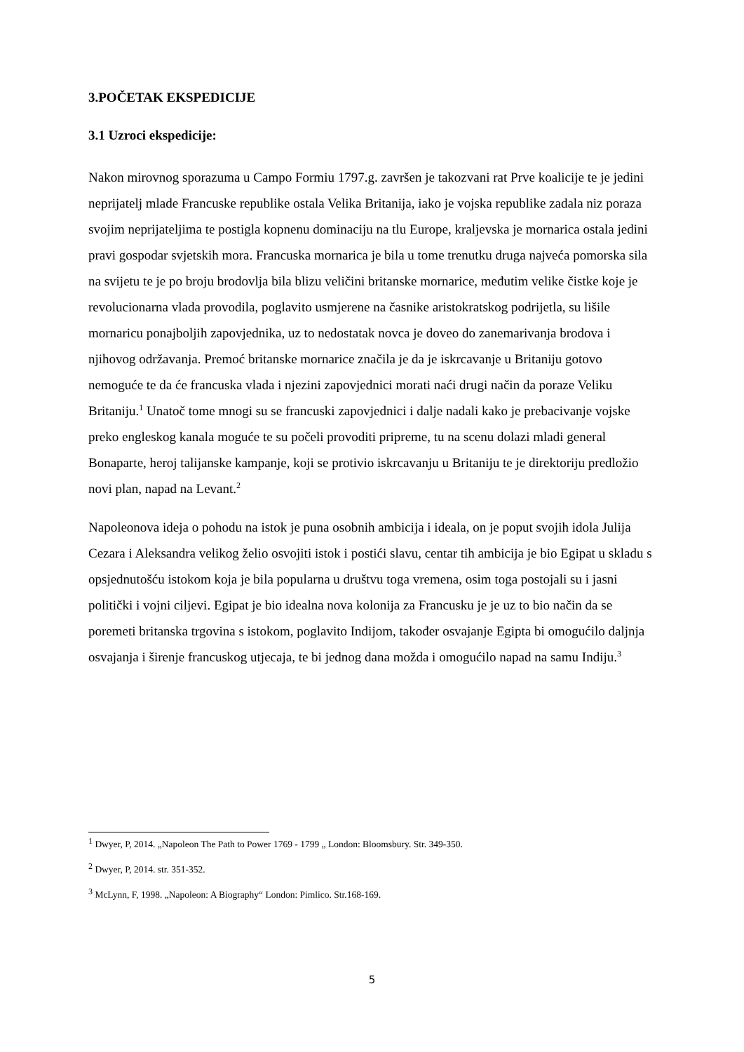3.POČETAK EKSPEDICIJE
3.1 Uzroci ekspedicije:
Nakon mirovnog sporazuma u Campo Formiu 1797.g. završen je takozvani rat Prve koalicije te je jedini neprijatelj mlade Francuske republike ostala Velika Britanija, iako je vojska republike zadala niz poraza svojim neprijateljima te postigla kopnenu dominaciju na tlu Europe, kraljevska je mornarica ostala jedini pravi gospodar svjetskih mora. Francuska mornarica je bila u tome trenutku druga najveća pomorska sila na svijetu te je po broju brodovlja bila blizu veličini britanske mornarice, međutim velike čistke koje je revolucionarna vlada provodila, poglavito usmjerene na časnike aristokratskog podrijetla, su lišile mornaricu ponajboljih zapovjednika, uz to nedostatak novca je doveo do zanemarivanja brodova i njihovog održavanja. Premoć britanske mornarice značila je da je iskrcavanje u Britaniju gotovo nemoguće te da će francuska vlada i njezini zapovjednici morati naći drugi način da poraze Veliku Britaniju.<sup>1</sup> Unatoč tome mnogi su se francuski zapovjednici i dalje nadali kako je prebacivanje vojske preko engleskog kanala moguće te su počeli provoditi pripreme, tu na scenu dolazi mladi general Bonaparte, heroj talijanske kampanje, koji se protivio iskrcavanju u Britaniju te je direktoriju predložio novi plan, napad na Levant.<sup>2</sup>
Napoleonova ideja o pohodu na istok je puna osobnih ambicija i ideala, on je poput svojih idola Julija Cezara i Aleksandra velikog želio osvojiti istok i postići slavu, centar tih ambicija je bio Egipat u skladu s opsjednutošću istokom koja je bila popularna u društvu toga vremena, osim toga postojali su i jasni politički i vojni ciljevi. Egipat je bio idealna nova kolonija za Francusku je je uz to bio način da se poremeti britanska trgovina s istokom, poglavito Indijom, također osvajanje Egipta bi omogućilo daljnja osvajanja i širenje francuskog utjecaja, te bi jednog dana možda i omogućilo napad na samu Indiju.<sup>3</sup>
<sup>1</sup> Dwyer, P, 2014. „Napoleon The Path to Power 1769 - 1799 „ London: Bloomsbury. Str. 349-350.
<sup>2</sup> Dwyer, P, 2014. str. 351-352.
<sup>3</sup> McLynn, F, 1998. „Napoleon: A Biography“ London: Pimlico. Str.168-169.
5